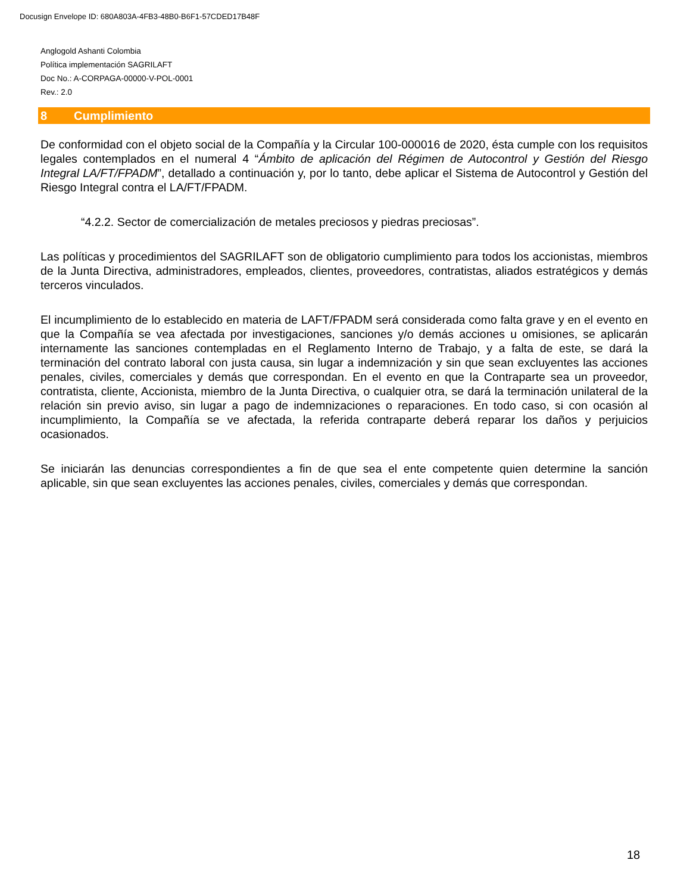Docusign Envelope ID: 680A803A-4FB3-48B0-B6F1-57CDED17B48F
Anglogold Ashanti Colombia
Política implementación SAGRILAFT
Doc No.: A-CORPAGA-00000-V-POL-0001
Rev.: 2.0
8 Cumplimiento
De conformidad con el objeto social de la Compañía y la Circular 100-000016 de 2020, ésta cumple con los requisitos legales contemplados en el numeral 4 “Ámbito de aplicación del Régimen de Autocontrol y Gestión del Riesgo Integral LA/FT/FPADM”, detallado a continuación y, por lo tanto, debe aplicar el Sistema de Autocontrol y Gestión del Riesgo Integral contra el LA/FT/FPADM.
“4.2.2. Sector de comercialización de metales preciosos y piedras preciosas”.
Las políticas y procedimientos del SAGRILAFT son de obligatorio cumplimiento para todos los accionistas, miembros de la Junta Directiva, administradores, empleados, clientes, proveedores, contratistas, aliados estratégicos y demás terceros vinculados.
El incumplimiento de lo establecido en materia de LAFT/FPADM será considerada como falta grave y en el evento en que la Compañía se vea afectada por investigaciones, sanciones y/o demás acciones u omisiones, se aplicarán internamente las sanciones contempladas en el Reglamento Interno de Trabajo, y a falta de este, se dará la terminación del contrato laboral con justa causa, sin lugar a indemnización y sin que sean excluyentes las acciones penales, civiles, comerciales y demás que correspondan. En el evento en que la Contraparte sea un proveedor, contratista, cliente, Accionista, miembro de la Junta Directiva, o cualquier otra, se dará la terminación unilateral de la relación sin previo aviso, sin lugar a pago de indemnizaciones o reparaciones. En todo caso, si con ocasión al incumplimiento, la Compañía se ve afectada, la referida contraparte deberá reparar los daños y perjuicios ocasionados.
Se iniciarán las denuncias correspondientes a fin de que sea el ente competente quien determine la sanción aplicable, sin que sean excluyentes las acciones penales, civiles, comerciales y demás que correspondan.
18